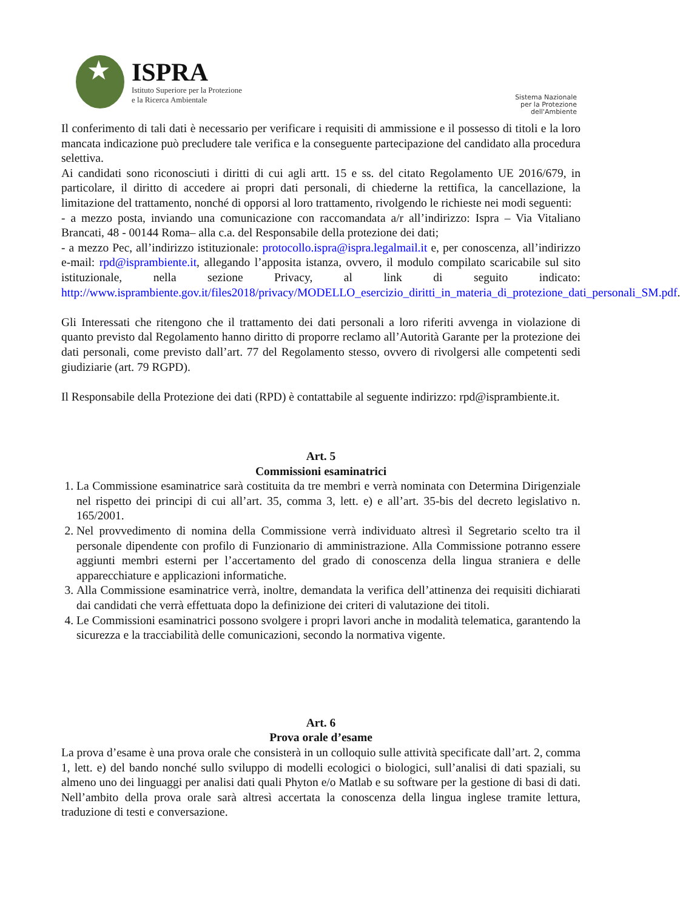ISPRA
Istituto Superiore per la Protezione
e la Ricerca Ambientale
Sistema Nazionale
per la Protezione
dell'Ambiente
Il conferimento di tali dati è necessario per verificare i requisiti di ammissione e il possesso di titoli e la loro mancata indicazione può precludere tale verifica e la conseguente partecipazione del candidato alla procedura selettiva.
Ai candidati sono riconosciuti i diritti di cui agli artt. 15 e ss. del citato Regolamento UE 2016/679, in particolare, il diritto di accedere ai propri dati personali, di chiederne la rettifica, la cancellazione, la limitazione del trattamento, nonché di opporsi al loro trattamento, rivolgendo le richieste nei modi seguenti:
- a mezzo posta, inviando una comunicazione con raccomandata a/r all’indirizzo: Ispra – Via Vitaliano Brancati, 48 - 00144 Roma– alla c.a. del Responsabile della protezione dei dati;
- a mezzo Pec, all’indirizzo istituzionale: protocollo.ispra@ispra.legalmail.it e, per conoscenza, all’indirizzo e-mail: rpd@isprambiente.it, allegando l’apposita istanza, ovvero, il modulo compilato scaricabile sul sito istituzionale, nella sezione Privacy, al link di seguito indicato: http://www.isprambiente.gov.it/files2018/privacy/MODELLO_esercizio_diritti_in_materia_di_protezione_dati_personali_SM.pdf.
Gli Interessati che ritengono che il trattamento dei dati personali a loro riferiti avvenga in violazione di quanto previsto dal Regolamento hanno diritto di proporre reclamo all’Autorità Garante per la protezione dei dati personali, come previsto dall’art. 77 del Regolamento stesso, ovvero di rivolgersi alle competenti sedi giudiziarie (art. 79 RGPD).
Il Responsabile della Protezione dei dati (RPD) è contattabile al seguente indirizzo: rpd@isprambiente.it.
Art. 5
Commissioni esaminatrici
1. La Commissione esaminatrice sarà costituita da tre membri e verrà nominata con Determina Dirigenziale nel rispetto dei principi di cui all’art. 35, comma 3, lett. e) e all’art. 35-bis del decreto legislativo n. 165/2001.
2. Nel provvedimento di nomina della Commissione verrà individuato altresì il Segretario scelto tra il personale dipendente con profilo di Funzionario di amministrazione. Alla Commissione potranno essere aggiunti membri esterni per l’accertamento del grado di conoscenza della lingua straniera e delle apparecchiature e applicazioni informatiche.
3. Alla Commissione esaminatrice verrà, inoltre, demandata la verifica dell’attinenza dei requisiti dichiarati dai candidati che verrà effettuata dopo la definizione dei criteri di valutazione dei titoli.
4. Le Commissioni esaminatrici possono svolgere i propri lavori anche in modalità telematica, garantendo la sicurezza e la tracciabilità delle comunicazioni, secondo la normativa vigente.
Art. 6
Prova orale d’esame
La prova d’esame è una prova orale che consisterà in un colloquio sulle attività specificate dall’art. 2, comma 1, lett. e) del bando nonché sullo sviluppo di modelli ecologici o biologici, sull’analisi di dati spaziali, su almeno uno dei linguaggi per analisi dati quali Phyton e/o Matlab e su software per la gestione di basi di dati. Nell’ambito della prova orale sarà altresì accertata la conoscenza della lingua inglese tramite lettura, traduzione di testi e conversazione.